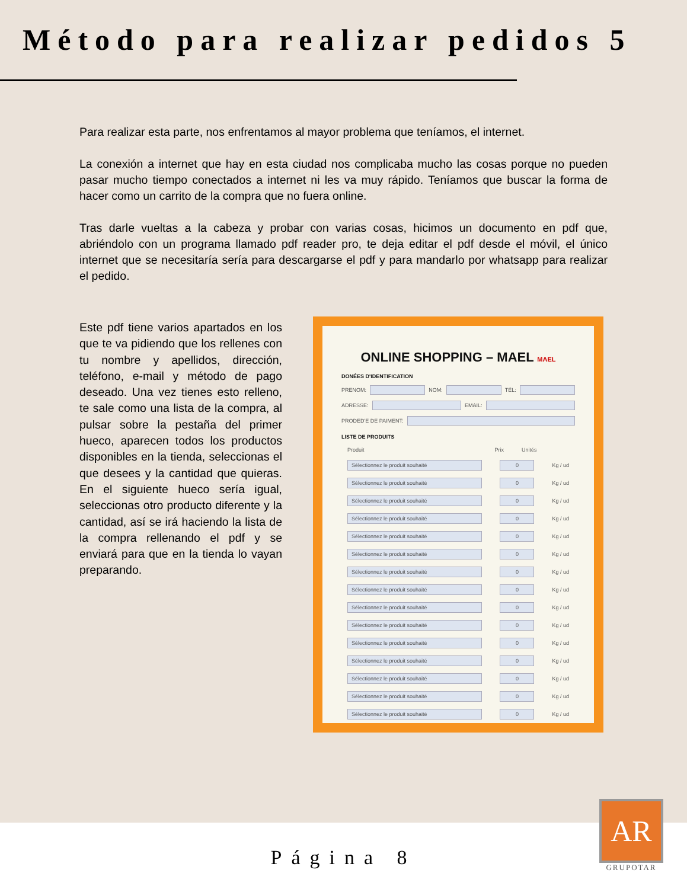Método para realizar pedidos 5
Para realizar esta parte, nos enfrentamos al mayor problema que teníamos, el internet.
La conexión a internet que hay en esta ciudad nos complicaba mucho las cosas porque no pueden pasar mucho tiempo conectados a internet ni les va muy rápido. Teníamos que buscar la forma de hacer como un carrito de la compra que no fuera online.
Tras darle vueltas a la cabeza y probar con varias cosas, hicimos un documento en pdf que, abriéndolo con un programa llamado pdf reader pro, te deja editar el pdf desde el móvil, el único internet que se necesitaría sería para descargarse el pdf y para mandarlo por whatsapp para realizar el pedido.
Este pdf tiene varios apartados en los que te va pidiendo que los rellenes con tu nombre y apellidos, dirección, teléfono, e-mail y método de pago deseado. Una vez tienes esto relleno, te sale como una lista de la compra, al pulsar sobre la pestaña del primer hueco, aparecen todos los productos disponibles en la tienda, seleccionas el que desees y la cantidad que quieras. En el siguiente hueco sería igual, seleccionas otro producto diferente y la cantidad, así se irá haciendo la lista de la compra rellenando el pdf y se enviará para que en la tienda lo vayan preparando.
ONLINE SHOPPING – MAEL MAEL
DONÉES D'IDENTIFICATION
PRENOM: NOM: TÉL:
ADRESSE: EMAIL:
PRODED'E DE PAIMENT:
LISTE DE PRODUITS
Produit Prix Unités
Sélectionnez le produit souhaité 0 Kg / ud
Sélectionnez le produit souhaité 0 Kg / ud
Sélectionnez le produit souhaité 0 Kg / ud
Sélectionnez le produit souhaité 0 Kg / ud
Sélectionnez le produit souhaité 0 Kg / ud
Sélectionnez le produit souhaité 0 Kg / ud
Sélectionnez le produit souhaité 0 Kg / ud
Sélectionnez le produit souhaité 0 Kg / ud
Sélectionnez le produit souhaité 0 Kg / ud
Sélectionnez le produit souhaité 0 Kg / ud
Sélectionnez le produit souhaité 0 Kg / ud
Sélectionnez le produit souhaité 0 Kg / ud
Sélectionnez le produit souhaité 0 Kg / ud
Sélectionnez le produit souhaité 0 Kg / ud
Sélectionnez le produit souhaité 0 Kg / ud
Página 8
AR
GRUPOTAR